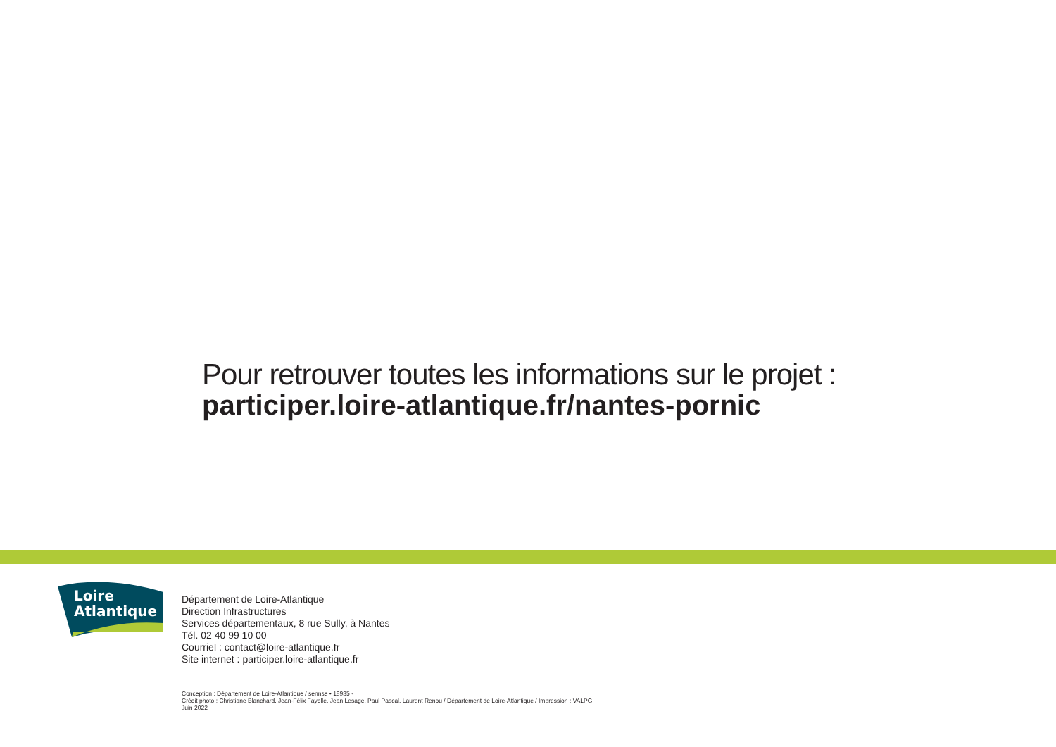Pour retrouver toutes les informations sur le projet :
participer.loire-atlantique.fr/nantes-pornic
Loire
Atlantique
Département de Loire-Atlantique
Direction Infrastructures
Services départementaux, 8 rue Sully, à Nantes
Tél. 02 40 99 10 00
Courriel : contact@loire-atlantique.fr
Site internet : participer.loire-atlantique.fr
Conception : Département de Loire-Atlantique / sennse • 18935 -
Crédit photo : Christiane Blanchard, Jean-Félix Fayolle, Jean Lesage, Paul Pascal, Laurent Renou / Département de Loire-Atlantique / Impression : VALPG
Juin 2022